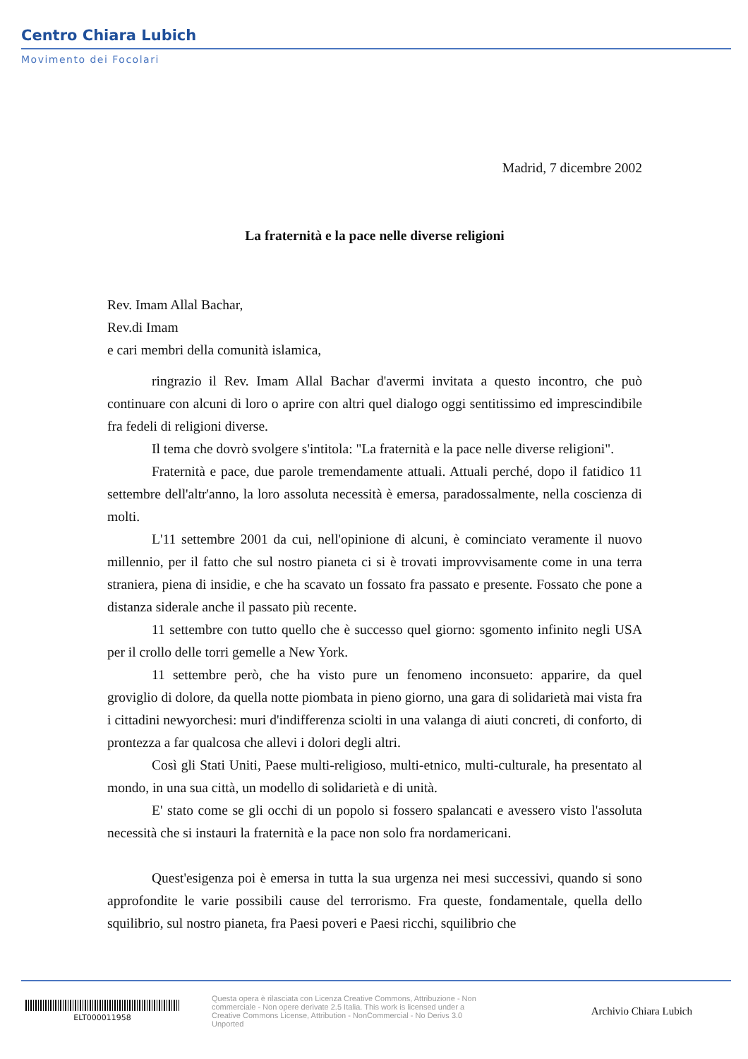Centro Chiara Lubich
Movimento dei Focolari
Madrid, 7 dicembre 2002
La fraternità e la pace nelle diverse religioni
Rev. Imam Allal Bachar,
Rev.di Imam
e cari membri della comunità islamica,
ringrazio il Rev. Imam Allal Bachar d'avermi invitata a questo incontro, che può continuare con alcuni di loro o aprire con altri quel dialogo oggi sentitissimo ed imprescindibile fra fedeli di religioni diverse.
Il tema che dovrò svolgere s'intitola: "La fraternità e la pace nelle diverse religioni".
Fraternità e pace, due parole tremendamente attuali. Attuali perché, dopo il fatidico 11 settembre dell'altr'anno, la loro assoluta necessità è emersa, paradossalmente, nella coscienza di molti.
L'11 settembre 2001 da cui, nell'opinione di alcuni, è cominciato veramente il nuovo millennio, per il fatto che sul nostro pianeta ci si è trovati improvvisamente come in una terra straniera, piena di insidie, e che ha scavato un fossato fra passato e presente. Fossato che pone a distanza siderale anche il passato più recente.
11 settembre con tutto quello che è successo quel giorno: sgomento infinito negli USA per il crollo delle torri gemelle a New York.
11 settembre però, che ha visto pure un fenomeno inconsueto: apparire, da quel groviglio di dolore, da quella notte piombata in pieno giorno, una gara di solidarietà mai vista fra i cittadini newyorchesi: muri d'indifferenza sciolti in una valanga di aiuti concreti, di conforto, di prontezza a far qualcosa che allevi i dolori degli altri.
Così gli Stati Uniti, Paese multi-religioso, multi-etnico, multi-culturale, ha presentato al mondo, in una sua città, un modello di solidarietà e di unità.
E' stato come se gli occhi di un popolo si fossero spalancati e avessero visto l'assoluta necessità che si instauri la fraternità e la pace non solo fra nordamericani.
Quest'esigenza poi è emersa in tutta la sua urgenza nei mesi successivi, quando si sono approfondite le varie possibili cause del terrorismo. Fra queste, fondamentale, quella dello squilibrio, sul nostro pianeta, fra Paesi poveri e Paesi ricchi, squilibrio che
ELT000011958
Questa opera è rilasciata con Licenza Creative Commons, Attribuzione - Non commerciale - Non opere derivate 2.5 Italia. This work is licensed under a Creative Commons License, Attribution - NonCommercial - No Derivs 3.0 Unported
Archivio Chiara Lubich